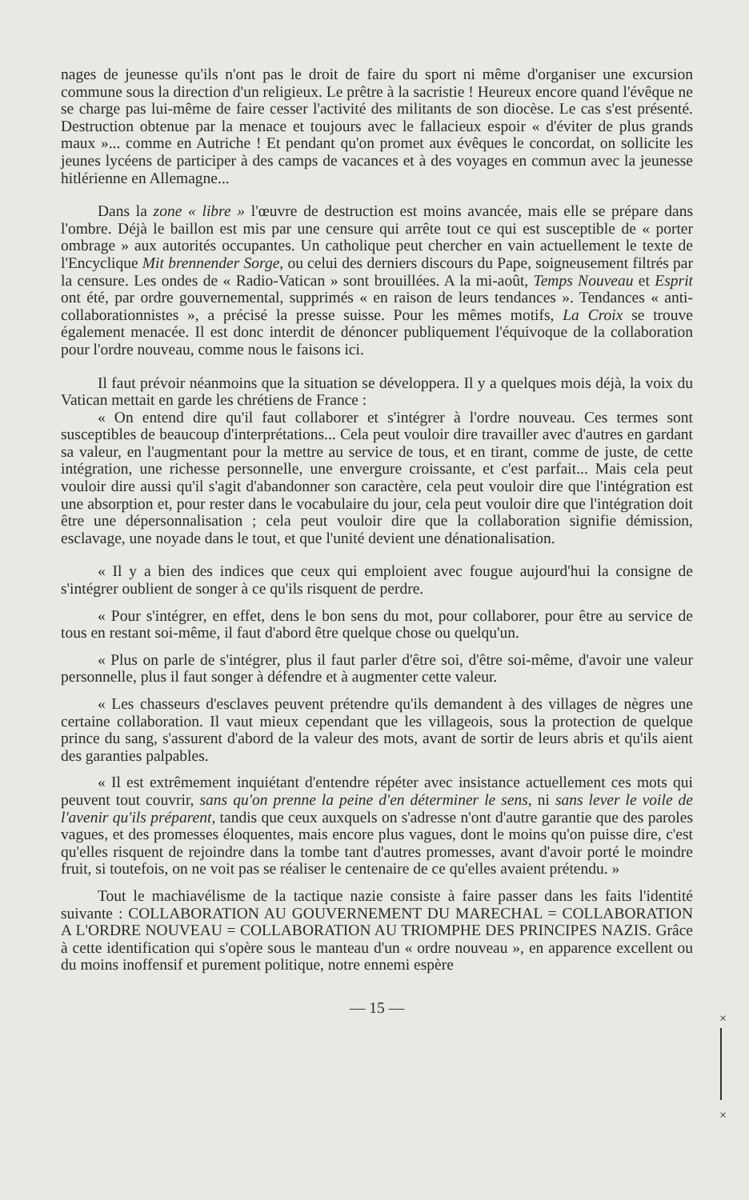nages de jeunesse qu'ils n'ont pas le droit de faire du sport ni même d'organiser une excursion commune sous la direction d'un religieux. Le prêtre à la sacristie ! Heureux encore quand l'évêque ne se charge pas lui-même de faire cesser l'activité des militants de son diocèse. Le cas s'est présenté. Destruction obtenue par la menace et toujours avec le fallacieux espoir « d'éviter de plus grands maux »... comme en Autriche ! Et pendant qu'on promet aux évêques le concordat, on sollicite les jeunes lycéens de participer à des camps de vacances et à des voyages en commun avec la jeunesse hitlérienne en Allemagne...
Dans la zone « libre » l'œuvre de destruction est moins avancée, mais elle se prépare dans l'ombre. Déjà le baillon est mis par une censure qui arrête tout ce qui est susceptible de « porter ombrage » aux autorités occupantes. Un catholique peut chercher en vain actuellement le texte de l'Encyclique Mit brennender Sorge, ou celui des derniers discours du Pape, soigneusement filtrés par la censure. Les ondes de « Radio-Vatican » sont brouillées. A la mi-août, Temps Nouveau et Esprit ont été, par ordre gouvernemental, supprimés « en raison de leurs tendances ». Tendances « anti-collaborationnistes », a précisé la presse suisse. Pour les mêmes motifs, La Croix se trouve également menacée. Il est donc interdit de dénoncer publiquement l'équivoque de la collaboration pour l'ordre nouveau, comme nous le faisons ici.
Il faut prévoir néanmoins que la situation se développera. Il y a quelques mois déjà, la voix du Vatican mettait en garde les chrétiens de France :
« On entend dire qu'il faut collaborer et s'intégrer à l'ordre nouveau. Ces termes sont susceptibles de beaucoup d'interprétations... Cela peut vouloir dire travailler avec d'autres en gardant sa valeur, en l'augmentant pour la mettre au service de tous, et en tirant, comme de juste, de cette intégration, une richesse personnelle, une envergure croissante, et c'est parfait... Mais cela peut vouloir dire aussi qu'il s'agit d'abandonner son caractère, cela peut vouloir dire que l'intégration est une absorption et, pour rester dans le vocabulaire du jour, cela peut vouloir dire que l'intégration doit être une dépersonnalisation ; cela peut vouloir dire que la collaboration signifie démission, esclavage, une noyade dans le tout, et que l'unité devient une dénationalisation.
« Il y a bien des indices que ceux qui emploient avec fougue aujourd'hui la consigne de s'intégrer oublient de songer à ce qu'ils risquent de perdre.
« Pour s'intégrer, en effet, dens le bon sens du mot, pour collaborer, pour être au service de tous en restant soi-même, il faut d'abord être quelque chose ou quelqu'un.
« Plus on parle de s'intégrer, plus il faut parler d'être soi, d'être soi-même, d'avoir une valeur personnelle, plus il faut songer à défendre et à augmenter cette valeur.
« Les chasseurs d'esclaves peuvent prétendre qu'ils demandent à des villages de nègres une certaine collaboration. Il vaut mieux cependant que les villageois, sous la protection de quelque prince du sang, s'assurent d'abord de la valeur des mots, avant de sortir de leurs abris et qu'ils aient des garanties palpables.
« Il est extrêmement inquiétant d'entendre répéter avec insistance actuellement ces mots qui peuvent tout couvrir, sans qu'on prenne la peine d'en déterminer le sens, ni sans lever le voile de l'avenir qu'ils préparent, tandis que ceux auxquels on s'adresse n'ont d'autre garantie que des paroles vagues, et des promesses éloquentes, mais encore plus vagues, dont le moins qu'on puisse dire, c'est qu'elles risquent de rejoindre dans la tombe tant d'autres promesses, avant d'avoir porté le moindre fruit, si toutefois, on ne voit pas se réaliser le centenaire de ce qu'elles avaient prétendu. »
Tout le machiavélisme de la tactique nazie consiste à faire passer dans les faits l'identité suivante : COLLABORATION AU GOUVERNEMENT DU MARECHAL = COLLABORATION A L'ORDRE NOUVEAU = COLLABORATION AU TRIOMPHE DES PRINCIPES NAZIS. Grâce à cette identification qui s'opère sous le manteau d'un « ordre nouveau », en apparence excellent ou du moins inoffensif et purement politique, notre ennemi espère
— 15 —
×
×